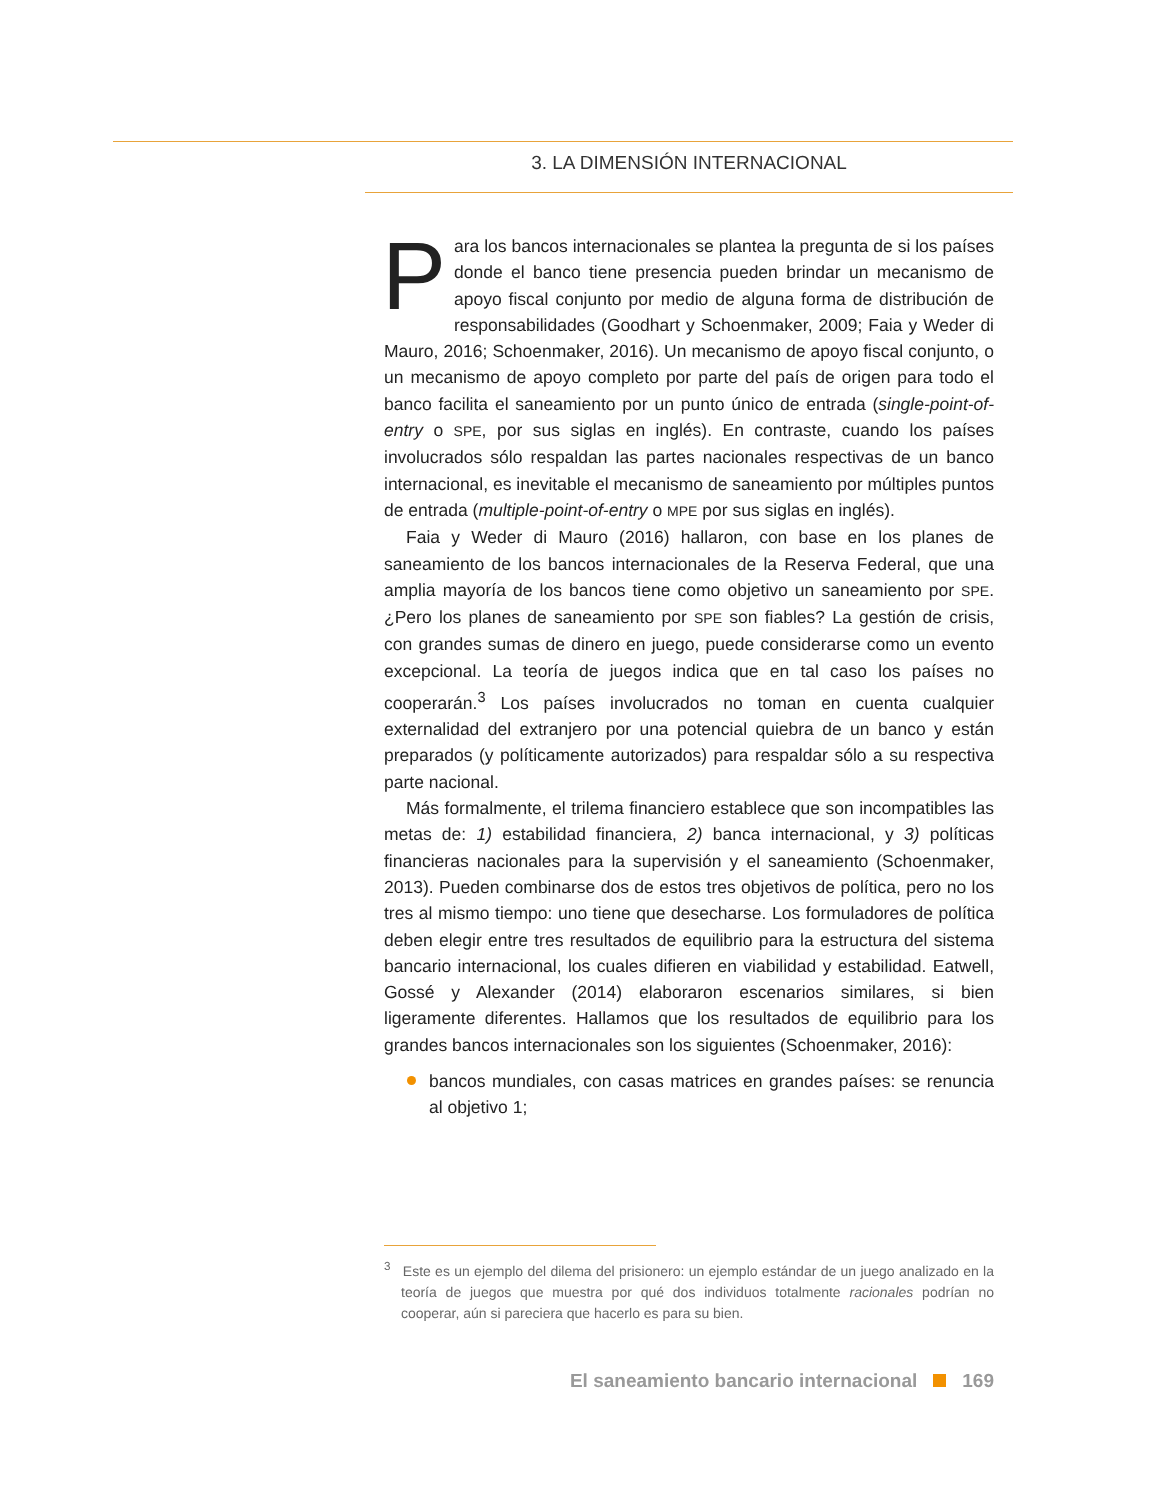3. LA DIMENSIÓN INTERNACIONAL
Para los bancos internacionales se plantea la pregunta de si los países donde el banco tiene presencia pueden brindar un mecanismo de apoyo fiscal conjunto por medio de alguna forma de distribución de responsabilidades (Goodhart y Schoenmaker, 2009; Faia y Weder di Mauro, 2016; Schoenmaker, 2016). Un mecanismo de apoyo fiscal conjunto, o un mecanismo de apoyo completo por parte del país de origen para todo el banco facilita el saneamiento por un punto único de entrada (single-point-of-entry o SPE, por sus siglas en inglés). En contraste, cuando los países involucrados sólo respaldan las partes nacionales respectivas de un banco internacional, es inevitable el mecanismo de saneamiento por múltiples puntos de entrada (multiple-point-of-entry o MPE por sus siglas en inglés).
Faia y Weder di Mauro (2016) hallaron, con base en los planes de saneamiento de los bancos internacionales de la Reserva Federal, que una amplia mayoría de los bancos tiene como objetivo un saneamiento por SPE. ¿Pero los planes de saneamiento por SPE son fiables? La gestión de crisis, con grandes sumas de dinero en juego, puede considerarse como un evento excepcional. La teoría de juegos indica que en tal caso los países no cooperarán.<sup>3</sup> Los países involucrados no toman en cuenta cualquier externalidad del extranjero por una potencial quiebra de un banco y están preparados (y políticamente autorizados) para respaldar sólo a su respectiva parte nacional.
Más formalmente, el trilema financiero establece que son incompatibles las metas de: 1) estabilidad financiera, 2) banca internacional, y 3) políticas financieras nacionales para la supervisión y el saneamiento (Schoenmaker, 2013). Pueden combinarse dos de estos tres objetivos de política, pero no los tres al mismo tiempo: uno tiene que desecharse. Los formuladores de política deben elegir entre tres resultados de equilibrio para la estructura del sistema bancario internacional, los cuales difieren en viabilidad y estabilidad. Eatwell, Gossé y Alexander (2014) elaboraron escenarios similares, si bien ligeramente diferentes. Hallamos que los resultados de equilibrio para los grandes bancos internacionales son los siguientes (Schoenmaker, 2016):
bancos mundiales, con casas matrices en grandes países: se renuncia al objetivo 1;
<sup>3</sup> Este es un ejemplo del dilema del prisionero: un ejemplo estándar de un juego analizado en la teoría de juegos que muestra por qué dos individuos totalmente racionales podrían no cooperar, aún si pareciera que hacerlo es para su bien.
El saneamiento bancario internacional 169